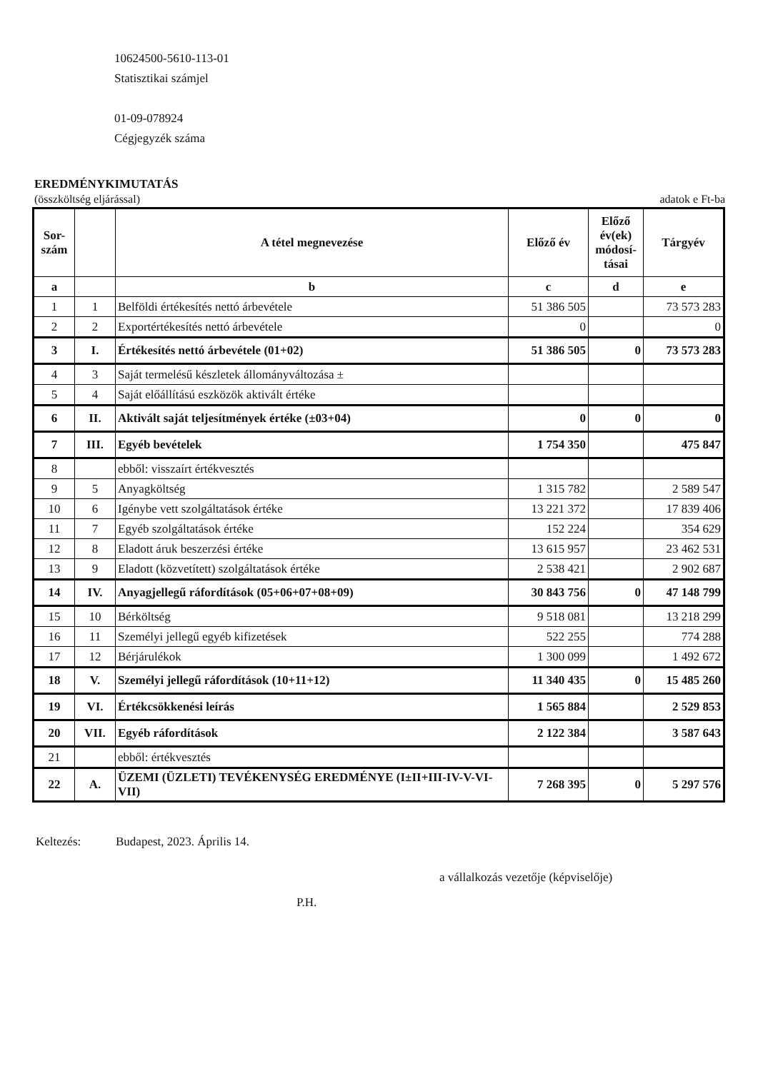10624500-5610-113-01
Statisztikai számjel
01-09-078924
Cégjegyzék száma
EREDMÉNYKIMUTATÁS
(összköltség eljárással) adatok e Ft-ba
| Sor- szám | | A tétel megnevezése | Előző év | Előző év(ek) módosí-tásai | Tárgyév |
| --- | --- | --- | --- | --- | --- |
| a | | b | c | d | e |
| 1 | 1 | Belföldi értékesítés nettó árbevétele | 51 386 505 | | 73 573 283 |
| 2 | 2 | Exportértékesítés nettó árbevétele | 0 | | 0 |
| 3 | I. | Értékesítés nettó árbevétele (01+02) | 51 386 505 | 0 | 73 573 283 |
| 4 | 3 | Saját termelésű készletek állományváltozása ± | | | |
| 5 | 4 | Saját előállítású eszközök aktivált értéke | | | |
| 6 | II. | Aktivált saját teljesítmények értéke (±03+04) | 0 | 0 | 0 |
| 7 | III. | Egyéb bevételek | 1 754 350 | | 475 847 |
| 8 | | ebből: visszaírt értékvesztés | | | |
| 9 | 5 | Anyagköltség | 1 315 782 | | 2 589 547 |
| 10 | 6 | Igénybe vett szolgáltatások értéke | 13 221 372 | | 17 839 406 |
| 11 | 7 | Egyéb szolgáltatások értéke | 152 224 | | 354 629 |
| 12 | 8 | Eladott áruk beszerzési értéke | 13 615 957 | | 23 462 531 |
| 13 | 9 | Eladott (közvetített) szolgáltatások értéke | 2 538 421 | | 2 902 687 |
| 14 | IV. | Anyagjellegű ráfordítások (05+06+07+08+09) | 30 843 756 | 0 | 47 148 799 |
| 15 | 10 | Bérköltség | 9 518 081 | | 13 218 299 |
| 16 | 11 | Személyi jellegű egyéb kifizetések | 522 255 | | 774 288 |
| 17 | 12 | Bérjárulékok | 1 300 099 | | 1 492 672 |
| 18 | V. | Személyi jellegű ráfordítások (10+11+12) | 11 340 435 | 0 | 15 485 260 |
| 19 | VI. | Értékcsökkenési leírás | 1 565 884 | | 2 529 853 |
| 20 | VII. | Egyéb ráfordítások | 2 122 384 | | 3 587 643 |
| 21 | | ebből: értékvesztés | | | |
| 22 | A. | ÜZEMI (ÜZLETI) TEVÉKENYSÉG EREDMÉNYE (I±II+III-IV-V-VI-VII) | 7 268 395 | 0 | 5 297 576 |
Keltezés: Budapest, 2023. Április 14.
a vállalkozás vezetője (képviselője)
P.H.